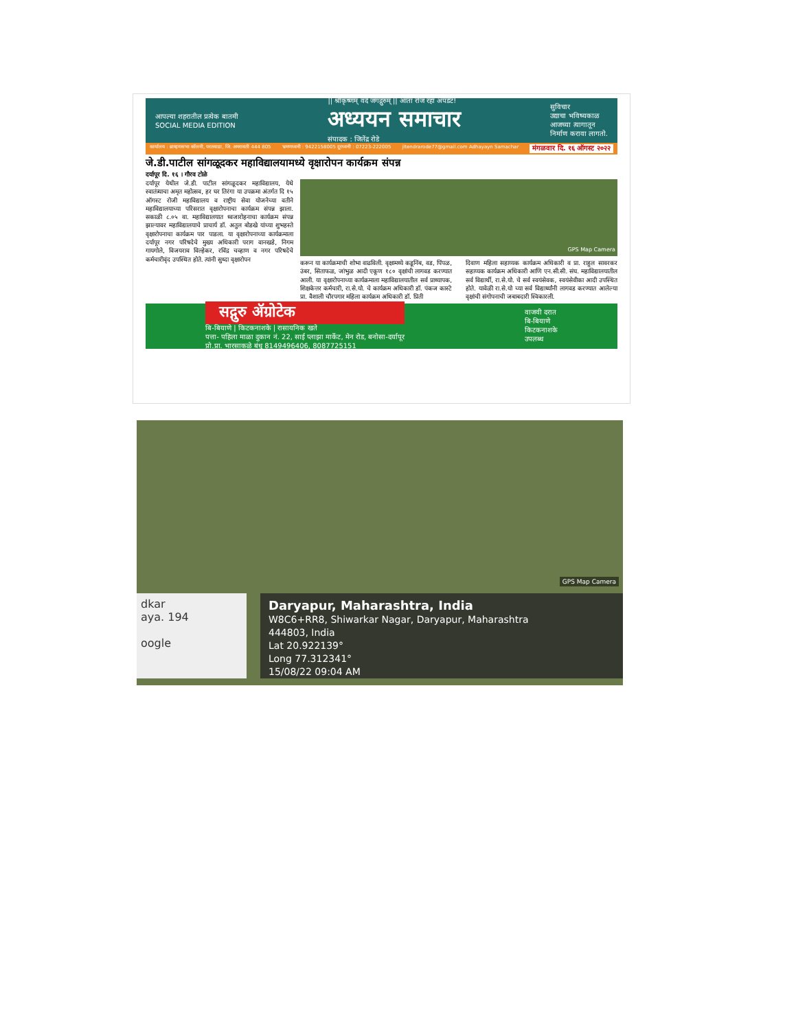आपल्या शहरातील प्रत्येक बातमी
SOCIAL MEDIA EDITION
|| श्रीकृष्णम् वंदे जगद्गुरुम् || आता रोज रहा अपडेट!
अध्ययन समाचार
संपादक : जितेंद्र रोडे
सुविचार
उद्याचा भविष्यकाळ
आजच्या त्यागातून
निर्माण करावा लागतो.
कार्यालय : ब्राम्हणसभा कॉलनी, परतवाडा, जि. अमरावती 444 805 भ्रमणध्वनी : 9422158005 दूरध्वनी : 07223-222005 jitendrarode77@gmail.com Adhayayn Samachar मंगळवार दि. १६ ऑगस्ट २०२२
जे.डी.पाटील सांगळूदकर महाविद्यालयामध्ये वृक्षारोपन कार्यक्रम संपन्न
दर्यापूर दि. १६ । गौरव टोळे
दर्यापूर येथील जे.डी. पाटील सांगळूदकर महाविद्यालय, येथे स्वातंत्र्याचा अमृत महोत्सव, हर घर तिरंगा या उपक्रमा अंतर्गत दि १५ ऑगस्ट रोजी महाविद्यालय व राष्ट्रीय सेवा योजनेच्या वतीने महाविद्यालयाच्या परिसरात वृक्षारोपनाचा कार्यक्रम संपन्न झाला. सकाळी ८.०५ वा. महाविद्यालयात ध्वजारोहनाचा कार्यक्रम संपन्न झाल्यावर महाविद्यालयाचे प्राचार्य डॉ. अतुल बोडखे यांच्या शुभहस्ते वृक्षारोपनाचा कार्यक्रम पार पाडला. या वृक्षारोपनाच्या कार्यक्रमाला दर्यापूर नगर परिषदेचे मुख्य अधिकारी पराग वानखडे, निगम गायगोले, विजयराव विल्हेकर, रविंद्र चव्हाण व नगर परिषदेचे कर्मचारीवृंद उपस्थित होते. त्यांनी सुध्दा वृक्षारोपन
GPS Map Camera
करून या कार्यक्रमाची शोभा वाढविली. वृक्षामध्ये कडूनिंब, वड, पिंपळ, उंबर, सिताफळ, जांभुळ आदी एकूण १८० वृक्षांची लागवड करण्यात आली. या वृक्षारोपनाच्या कार्यक्रमाला महाविद्यालयातील सर्व प्राध्यापक, शिक्षकेत्तर कर्मचारी, रा.से.यो. चे कार्यक्रम अधिकारी डॉ. पंकज कास्टे प्रा. वैशाली चौरपगार महिला कार्यक्रम अधिकारी डॉ. प्रिती
दिवाण महिला सहाय्यक कार्यक्रम अधिकारी व प्रा. राहुल सावरकर सहाय्यक कार्यक्रम अधिकारी आणि एन.सी.सी. संघ. महाविद्यालयातील सर्व विद्यार्थी, रा.से.यो. चे सर्व स्वयंसेवक, स्वयंसेवीका आदी उपस्थित होते. यावेळी रा.से.यो च्या सर्व विद्यार्थ्यांनी लागवड करण्यात आलेल्या वृक्षांची संगोपनाची जबाबदारी स्विकारली.
सद्गुरु ॲग्रोटेक
बि-बियाणे | किटकनाशके | रासायनिक खते
पत्ता- पहिला माळा दुकान नं. 22, साई प्लाझा मार्केट, मेन रोड, बनोसा-दर्यापूर
प्रो.प्रा. भारसाकळे बंधु 8149496406, 8087725151
वाजवी दरात
बि-बियाणे
किटकनाशके
उपलब्ध
GPS Map Camera
dkar
aya. 194
oogle
Daryapur, Maharashtra, India
W8C6+RR8, Shiwarkar Nagar, Daryapur, Maharashtra
444803, India
Lat 20.922139°
Long 77.312341°
15/08/22 09:04 AM